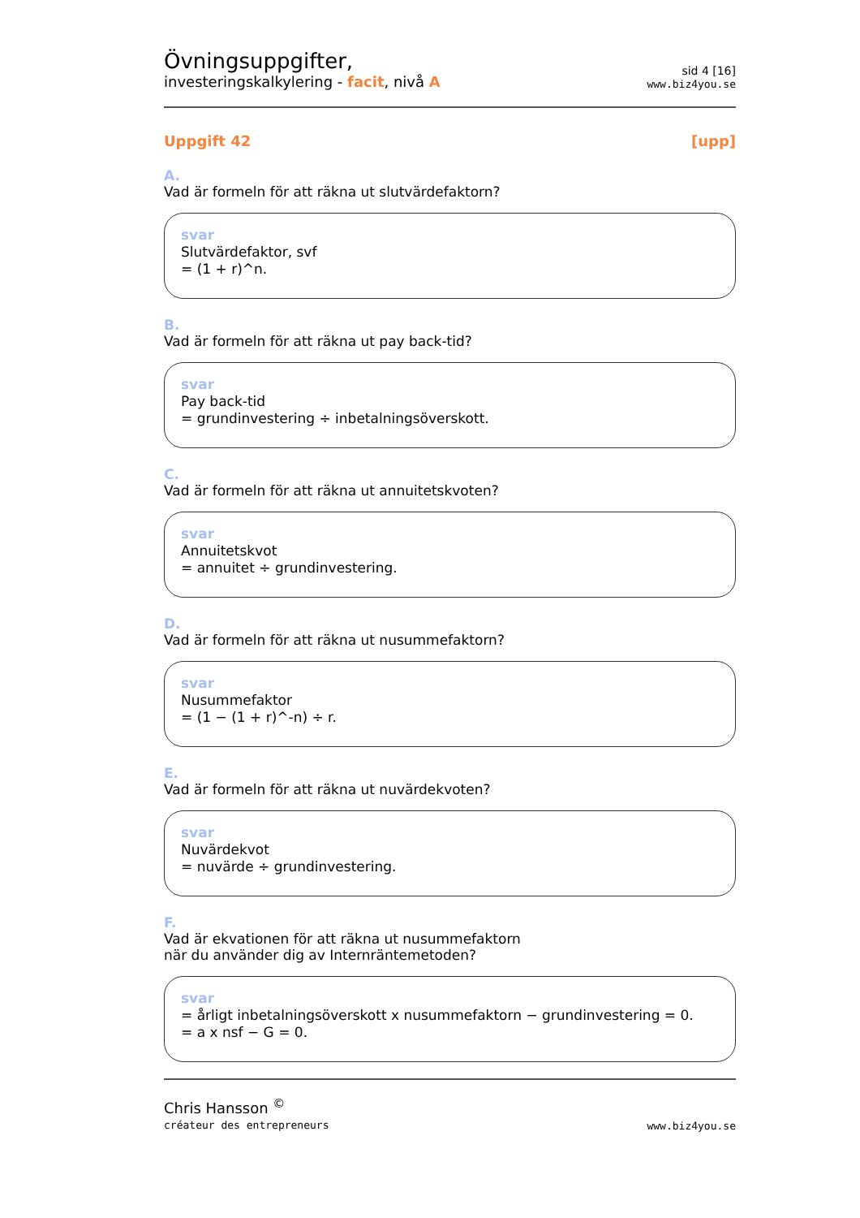Övningsuppgifter,
investeringskalkylering - facit, nivå A
sid 4 [16]
www.biz4you.se
Uppgift 42 [upp]
A.
Vad är formeln för att räkna ut slutvärdefaktorn?
svar
Slutvärdefaktor, svf
= (1 + r)^n.
B.
Vad är formeln för att räkna ut pay back-tid?
svar
Pay back-tid
= grundinvestering ÷ inbetalningsöverskott.
C.
Vad är formeln för att räkna ut annuitetskvoten?
svar
Annuitetskvot
= annuitet ÷ grundinvestering.
D.
Vad är formeln för att räkna ut nusummefaktorn?
svar
Nusummefaktor
= (1 − (1 + r)^-n) ÷ r.
E.
Vad är formeln för att räkna ut nuvärdekvoten?
svar
Nuvärdekvot
= nuvärde ÷ grundinvestering.
F.
Vad är ekvationen för att räkna ut nusummefaktorn
när du använder dig av Internräntemetoden?
svar
= årligt inbetalningsöverskott x nusummefaktorn − grundinvestering = 0.
= a x nsf − G = 0.
Chris Hansson <sup>©</sup>
créateur des entrepreneurs
www.biz4you.se